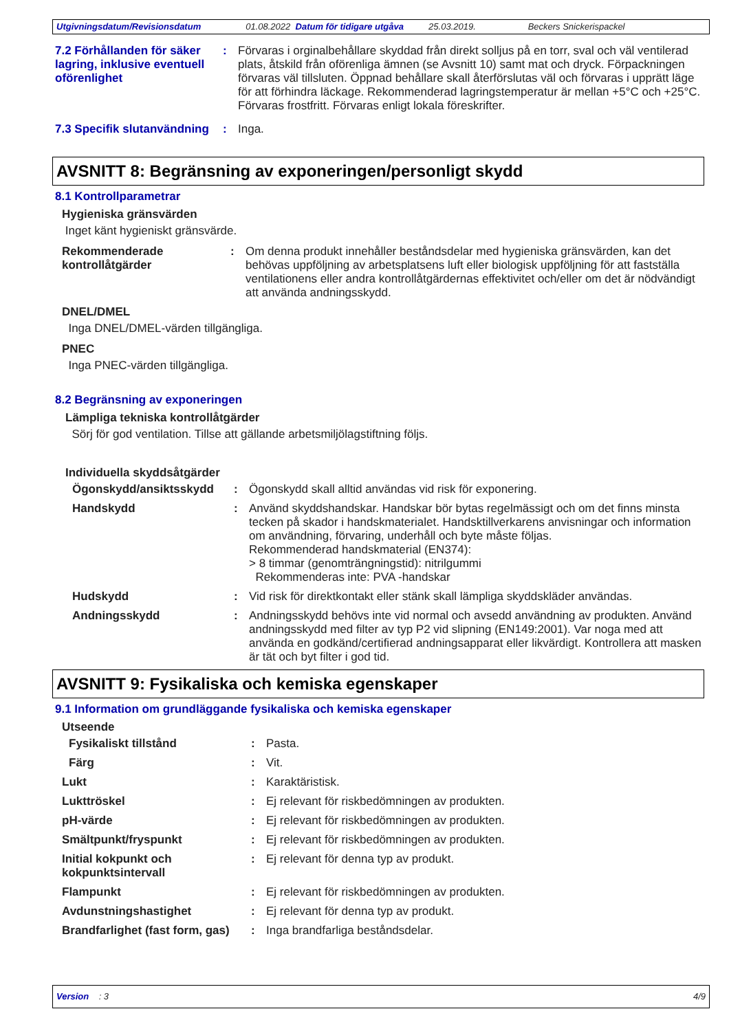Utgivningsdatum/Revisionsdatum 01.08.2022 Datum för tidigare utgåva 25.03.2019. Beckers Snickerispackel
7.2 Förhållanden för säker lagring, inklusive eventuell oförenlighet
: Förvaras i orginalbehållare skyddad från direkt solljus på en torr, sval och väl ventilerad plats, åtskild från oförenliga ämnen (se Avsnitt 10) samt mat och dryck. Förpackningen förvaras väl tillsluten. Öppnad behållare skall återförslutas väl och förvaras i upprätt läge för att förhindra läckage. Rekommenderad lagringstemperatur är mellan +5°C och +25°C. Förvaras frostfritt. Förvaras enligt lokala föreskrifter.
7.3 Specifik slutanvändning
: Inga.
AVSNITT 8: Begränsning av exponeringen/personligt skydd
8.1 Kontrollparametrar
Hygieniska gränsvärden
Inget känt hygieniskt gränsvärde.
Rekommenderade kontrollåtgärder
: Om denna produkt innehåller beståndsdelar med hygieniska gränsvärden, kan det behövas uppföljning av arbetsplatsens luft eller biologisk uppföljning för att fastställa ventilationens eller andra kontrollåtgärdernas effektivitet och/eller om det är nödvändigt att använda andningsskydd.
DNEL/DMEL
Inga DNEL/DMEL-värden tillgängliga.
PNEC
Inga PNEC-värden tillgängliga.
8.2 Begränsning av exponeringen
Lämpliga tekniska kontrollåtgärder
Sörj för god ventilation. Tillse att gällande arbetsmiljölagstiftning följs.
Individuella skyddsåtgärder
Ögonskydd/ansiktsskydd : Ögonskydd skall alltid användas vid risk för exponering.
Handskydd : Använd skyddshandskar. Handskar bör bytas regelmässigt och om det finns minsta tecken på skador i handskmaterialet. Handsktillverkarens anvisningar och information om användning, förvaring, underhåll och byte måste följas.
Rekommenderad handskmaterial (EN374):
> 8 timmar (genomträngningstid): nitrilgummi
Rekommenderas inte: PVA -handskar
Hudskydd : Vid risk för direktkontakt eller stänk skall lämpliga skyddskläder användas.
Andningsskydd : Andningsskydd behövs inte vid normal och avsedd användning av produkten. Använd andningsskydd med filter av typ P2 vid slipning (EN149:2001). Var noga med att använda en godkänd/certifierad andningsapparat eller likvärdigt. Kontrollera att masken är tät och byt filter i god tid.
AVSNITT 9: Fysikaliska och kemiska egenskaper
9.1 Information om grundläggande fysikaliska och kemiska egenskaper
Utseende
Fysikaliskt tillstånd : Pasta.
Färg : Vit.
Lukt : Karaktäristisk.
Lukttröskel : Ej relevant för riskbedömningen av produkten.
pH-värde : Ej relevant för riskbedömningen av produkten.
Smältpunkt/fryspunkt : Ej relevant för riskbedömningen av produkten.
Initial kokpunkt och kokpunktsintervall
: Ej relevant för denna typ av produkt.
Flampunkt : Ej relevant för riskbedömningen av produkten.
Avdunstningshastighet : Ej relevant för denna typ av produkt.
Brandfarlighet (fast form, gas)
: Inga brandfarliga beståndsdelar.
Version : 3 4/9